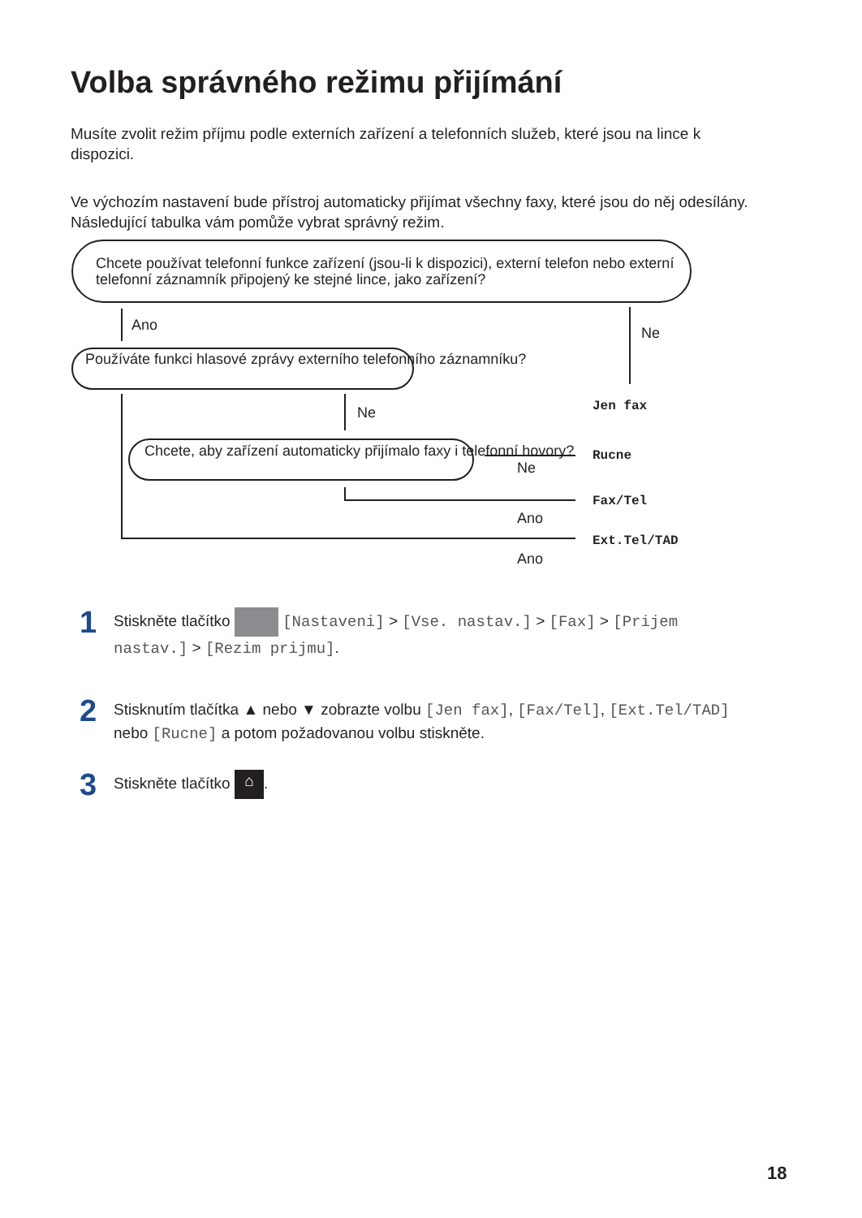Volba správného režimu přijímání
Musíte zvolit režim příjmu podle externích zařízení a telefonních služeb, které jsou na lince k dispozici.
Ve výchozím nastavení bude přístroj automaticky přijímat všechny faxy, které jsou do něj odesílány. Následující tabulka vám pomůže vybrat správný režim.
Chcete používat telefonní funkce zařízení (jsou-li k dispozici), externí telefon nebo externí telefonní záznamník připojený ke stejné lince, jako zařízení?
Ano Ne
Jen fax
Používáte funkci hlasové zprávy externího telefonního záznamníku?
Ne
Chcete, aby zařízení automaticky přijímalo faxy i telefonní hovory?
Ne
Rucne
Fax/Tel
Ano
Ext.Tel/TAD
Ano
1 Stiskněte tlačítko [Nastaveni] > [Vse. nastav.] > [Fax] > [Prijem
nastav.] > [Rezim prijmu].
2 Stisknutím tlačítka ▲ nebo ▼ zobrazte volbu [Jen fax], [Fax/Tel], [Ext.Tel/TAD]
nebo [Rucne] a potom požadovanou volbu stiskněte.
3 Stiskněte tlačítko ⌂.
18